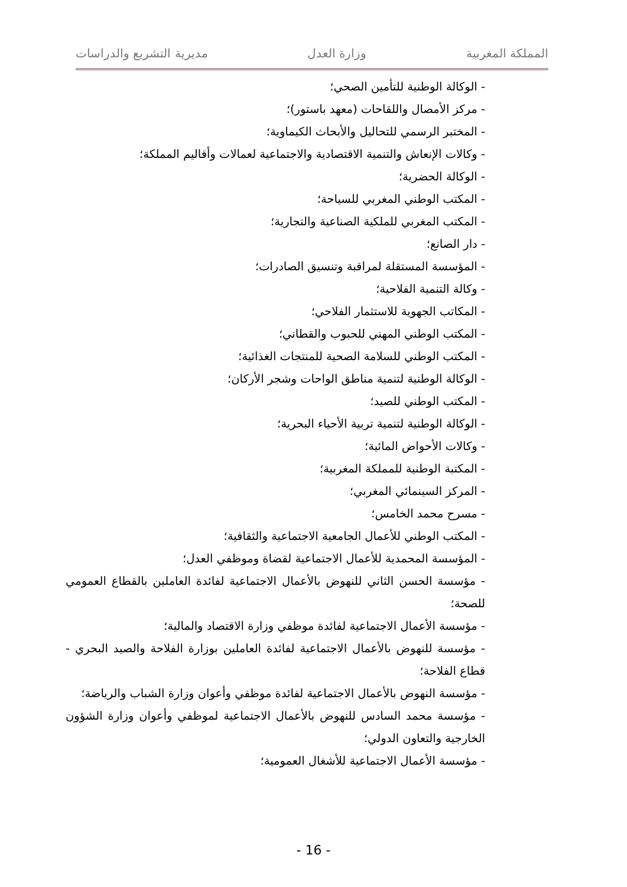المملكة المغربية وزارة العدل مديرية التشريع والدراسات
- الوكالة الوطنية للتأمين الصحي؛
- مركز الأمصال واللقاحات (معهد باستور)؛
- المختبر الرسمي للتحاليل والأبحاث الكيماوية؛
- وكالات الإنعاش والتنمية الاقتصادية والاجتماعية لعمالات وأقاليم المملكة؛
- الوكالة الحضرية؛
- المكتب الوطني المغربي للسياحة؛
- المكتب المغربي للملكية الصناعية والتجارية؛
- دار الصانع؛
- المؤسسة المستقلة لمراقبة وتنسيق الصادرات؛
- وكالة التنمية الفلاحية؛
- المكاتب الجهوية للاستثمار الفلاحي؛
- المكتب الوطني المهني للحبوب والقطاني؛
- المكتب الوطني للسلامة الصحية للمنتجات الغذائية؛
- الوكالة الوطنية لتنمية مناطق الواحات وشجر الأركان؛
- المكتب الوطني للصيد؛
- الوكالة الوطنية لتنمية تربية الأحياء البحرية؛
- وكالات الأحواض المائية؛
- المكتبة الوطنية للمملكة المغربية؛
- المركز السينمائي المغربي؛
- مسرح محمد الخامس؛
- المكتب الوطني للأعمال الجامعية الاجتماعية والثقافية؛
- المؤسسة المحمدية للأعمال الاجتماعية لقضاة وموظفي العدل؛
- مؤسسة الحسن الثاني للنهوض بالأعمال الاجتماعية لفائدة العاملين بالقطاع العمومي للصحة؛
- مؤسسة الأعمال الاجتماعية لفائدة موظفي وزارة الاقتصاد والمالية؛
- مؤسسة للنهوض بالأعمال الاجتماعية لفائدة العاملين بوزارة الفلاحة والصيد البحري - قطاع الفلاحة؛
- مؤسسة النهوض بالأعمال الاجتماعية لفائدة موظفي وأعوان وزارة الشباب والرياضة؛
- مؤسسة محمد السادس للنهوض بالأعمال الاجتماعية لموظفي وأعوان وزارة الشؤون الخارجية والتعاون الدولي؛
- مؤسسة الأعمال الاجتماعية للأشغال العمومية؛
- 16 -